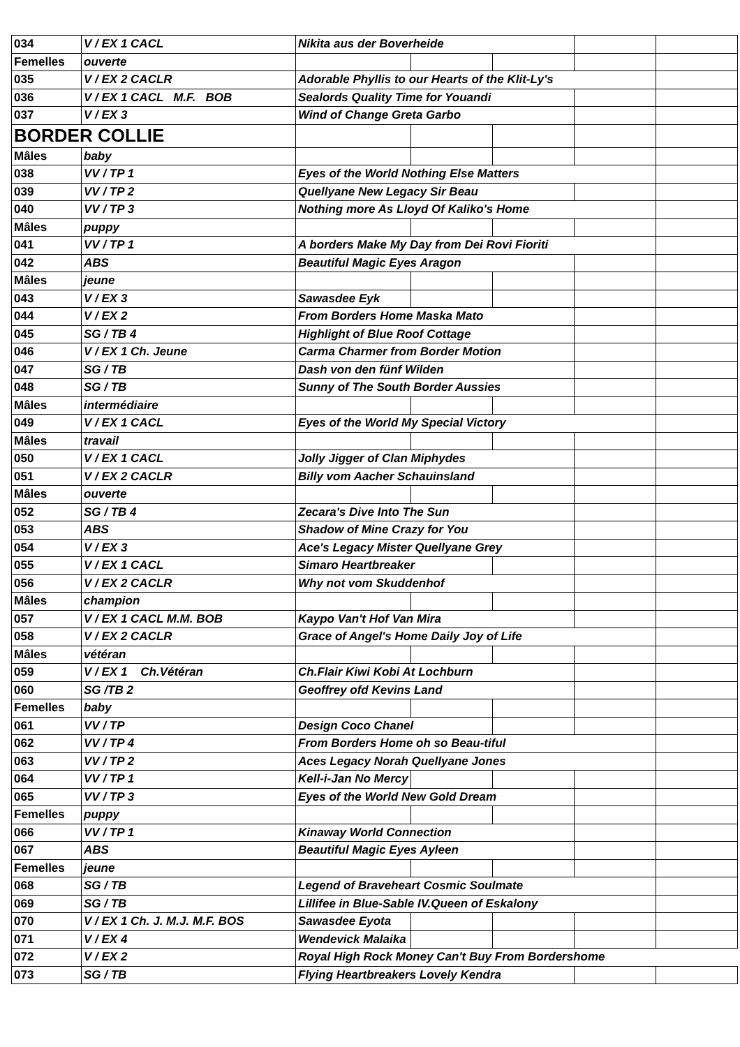| 034 | V / EX 1 CACL | Nikita aus der Boverheide | | | | |
| Femelles | ouverte | | | | | |
| 035 | V / EX 2 CACLR | Adorable Phyllis to our Hearts of the Klit-Ly's | | | | |
| 036 | V / EX 1 CACL M.F. BOB | Sealords Quality Time for Youandi | | | | |
| 037 | V / EX 3 | Wind of Change Greta Garbo | | | | |
| BORDER COLLIE | | | | | | |
| Mâles | baby | | | | | |
| 038 | VV / TP 1 | Eyes of the World Nothing Else Matters | | | | |
| 039 | VV / TP 2 | Quellyane New Legacy Sir Beau | | | | |
| 040 | VV / TP 3 | Nothing more As Lloyd Of Kaliko's Home | | | | |
| Mâles | puppy | | | | | |
| 041 | VV / TP 1 | A borders Make My Day from Dei Rovi Fioriti | | | | |
| 042 | ABS | Beautiful Magic Eyes Aragon | | | | |
| Mâles | jeune | | | | | |
| 043 | V / EX 3 | Sawasdee Eyk | | | | |
| 044 | V / EX 2 | From Borders Home Maska Mato | | | | |
| 045 | SG / TB 4 | Highlight of Blue Roof Cottage | | | | |
| 046 | V / EX 1 Ch. Jeune | Carma Charmer from Border Motion | | | | |
| 047 | SG / TB | Dash von den fünf Wilden | | | | |
| 048 | SG / TB | Sunny of The South Border Aussies | | | | |
| Mâles | intermédiaire | | | | | |
| 049 | V / EX 1 CACL | Eyes of the World My Special Victory | | | | |
| Mâles | travail | | | | | |
| 050 | V / EX 1 CACL | Jolly Jigger of Clan Miphydes | | | | |
| 051 | V / EX 2 CACLR | Billy vom Aacher Schauinsland | | | | |
| Mâles | ouverte | | | | | |
| 052 | SG / TB 4 | Zecara's Dive Into The Sun | | | | |
| 053 | ABS | Shadow of Mine Crazy for You | | | | |
| 054 | V / EX 3 | Ace's Legacy Mister Quellyane Grey | | | | |
| 055 | V / EX 1 CACL | Simaro Heartbreaker | | | | |
| 056 | V / EX 2 CACLR | Why not vom Skuddenhof | | | | |
| Mâles | champion | | | | | |
| 057 | V / EX 1 CACL M.M. BOB | Kaypo Van't Hof Van Mira | | | | |
| 058 | V / EX 2 CACLR | Grace of Angel's Home Daily Joy of Life | | | | |
| Mâles | vétéran | | | | | |
| 059 | V / EX 1 Ch.Vétéran | Ch.Flair Kiwi Kobi At Lochburn | | | | |
| 060 | SG /TB 2 | Geoffrey ofd Kevins Land | | | | |
| Femelles | baby | | | | | |
| 061 | VV / TP | Design Coco Chanel | | | | |
| 062 | VV / TP 4 | From Borders Home oh so Beau-tiful | | | | |
| 063 | VV / TP 2 | Aces Legacy Norah Quellyane Jones | | | | |
| 064 | VV / TP 1 | Kell-i-Jan No Mercy | | | | |
| 065 | VV / TP 3 | Eyes of the World New Gold Dream | | | | |
| Femelles | puppy | | | | | |
| 066 | VV / TP 1 | Kinaway World Connection | | | | |
| 067 | ABS | Beautiful Magic Eyes Ayleen | | | | |
| Femelles | jeune | | | | | |
| 068 | SG / TB | Legend of Braveheart Cosmic Soulmate | | | | |
| 069 | SG / TB | Lillifee in Blue-Sable IV.Queen of Eskalony | | | | |
| 070 | V / EX 1 Ch. J. M.J. M.F. BOS | Sawasdee Eyota | | | | |
| 071 | V / EX 4 | Wendevick Malaika | | | | |
| 072 | V / EX 2 | Royal High Rock Money Can't Buy From Bordershome | | | | |
| 073 | SG / TB | Flying Heartbreakers Lovely Kendra | | | | |